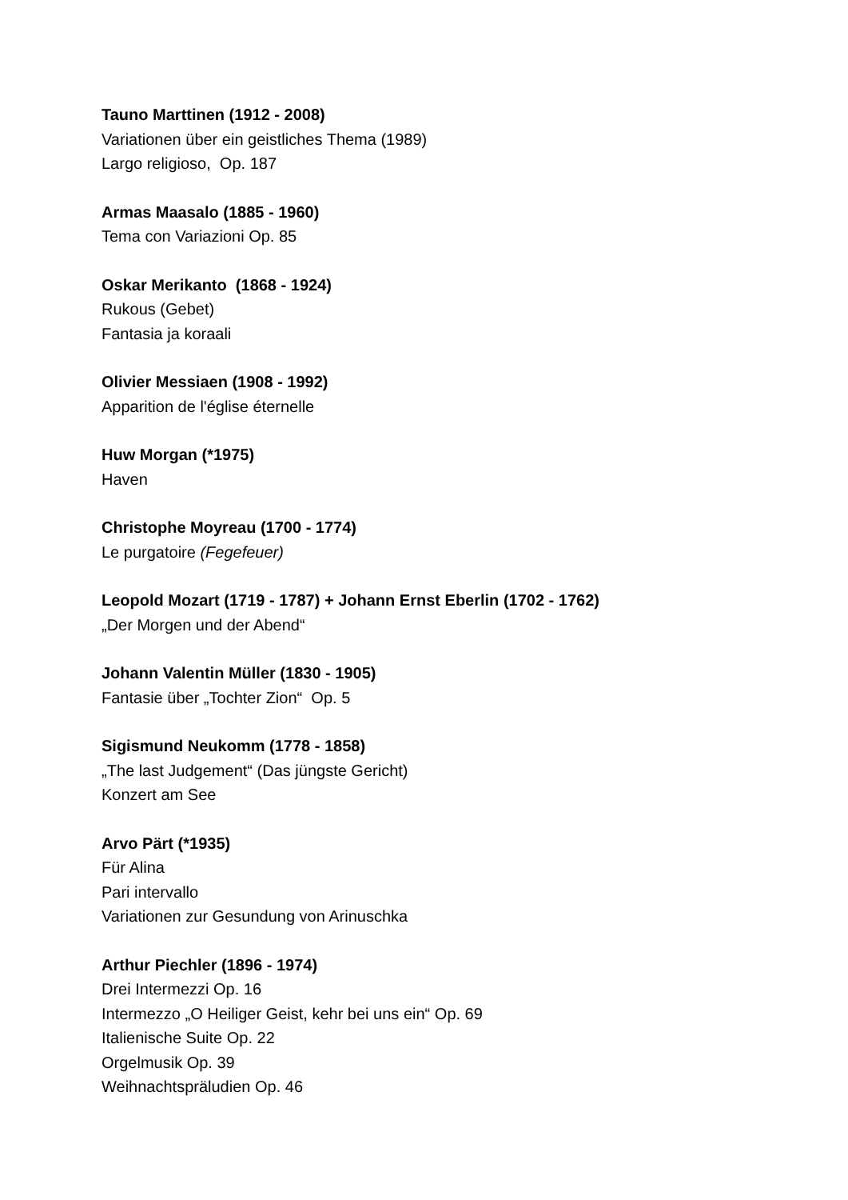Tauno Marttinen (1912 - 2008)
Variationen über ein geistliches Thema (1989)
Largo religioso, Op. 187
Armas Maasalo (1885 - 1960)
Tema con Variazioni Op. 85
Oskar Merikanto (1868 - 1924)
Rukous (Gebet)
Fantasia ja koraali
Olivier Messiaen (1908 - 1992)
Apparition de l'église éternelle
Huw Morgan (*1975)
Haven
Christophe Moyreau (1700 - 1774)
Le purgatoire (Fegefeuer)
Leopold Mozart (1719 - 1787) + Johann Ernst Eberlin (1702 - 1762)
„Der Morgen und der Abend“
Johann Valentin Müller (1830 - 1905)
Fantasie über „Tochter Zion“ Op. 5
Sigismund Neukomm (1778 - 1858)
„The last Judgement“ (Das jüngste Gericht)
Konzert am See
Arvo Pärt (*1935)
Für Alina
Pari intervallo
Variationen zur Gesundung von Arinuschka
Arthur Piechler (1896 - 1974)
Drei Intermezzi Op. 16
Intermezzo „O Heiliger Geist, kehr bei uns ein“ Op. 69
Italienische Suite Op. 22
Orgelmusik Op. 39
Weihnachtspräludien Op. 46